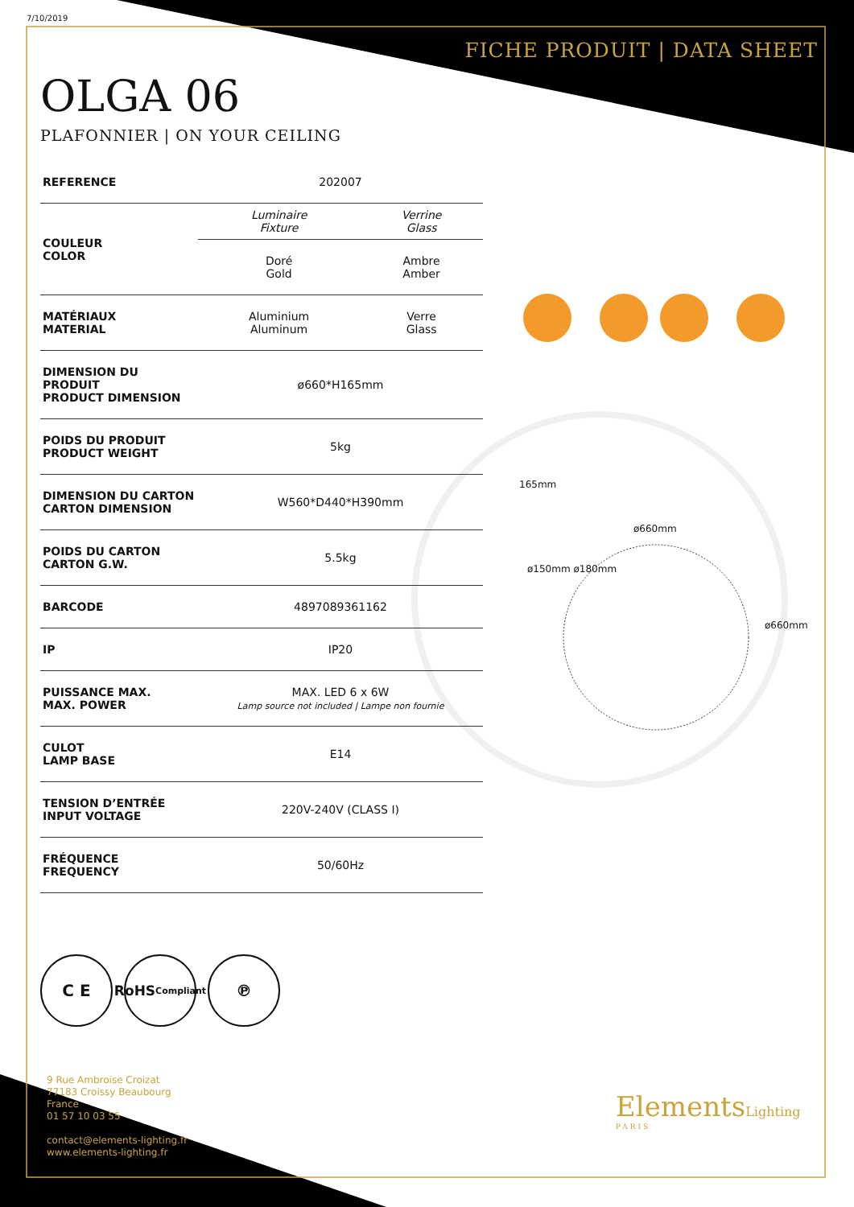7/10/2019
FICHE PRODUIT | DATA SHEET
OLGA 06
PLAFONNIER | ON YOUR CEILING
| REFERENCE | 202007 | |
| COULEUR COLOR | Luminaire Fixture | Verrine Glass |
| | Doré Gold | Ambre Amber |
| MATÉRIAUX MATERIAL | Aluminium Aluminum | Verre Glass |
| DIMENSION DU PRODUIT PRODUCT DIMENSION | ø660*H165mm | |
| POIDS DU PRODUIT PRODUCT WEIGHT | 5kg | |
| DIMENSION DU CARTON CARTON DIMENSION | W560*D440*H390mm | |
| POIDS DU CARTON CARTON G.W. | 5.5kg | |
| BARCODE | 4897089361162 | |
| IP | IP20 | |
| PUISSANCE MAX. MAX. POWER | MAX. LED 6 x 6W Lamp source not included / Lampe non fournie | |
| CULOT LAMP BASE | E14 | |
| TENSION D’ENTRÉE INPUT VOLTAGE | 220V-240V (CLASS I) | |
| FRÉQUENCE FREQUENCY | 50/60Hz | |
165mm
ø660mm
ø150mm ø180mm
ø660mm
C E
RoHS
Compliant
℗
9 Rue Ambroise Croizat
77183 Croissy Beaubourg
France
01 57 10 03 55
contact@elements-lighting.fr
www.elements-lighting.fr
ElementsLighting
PARIS